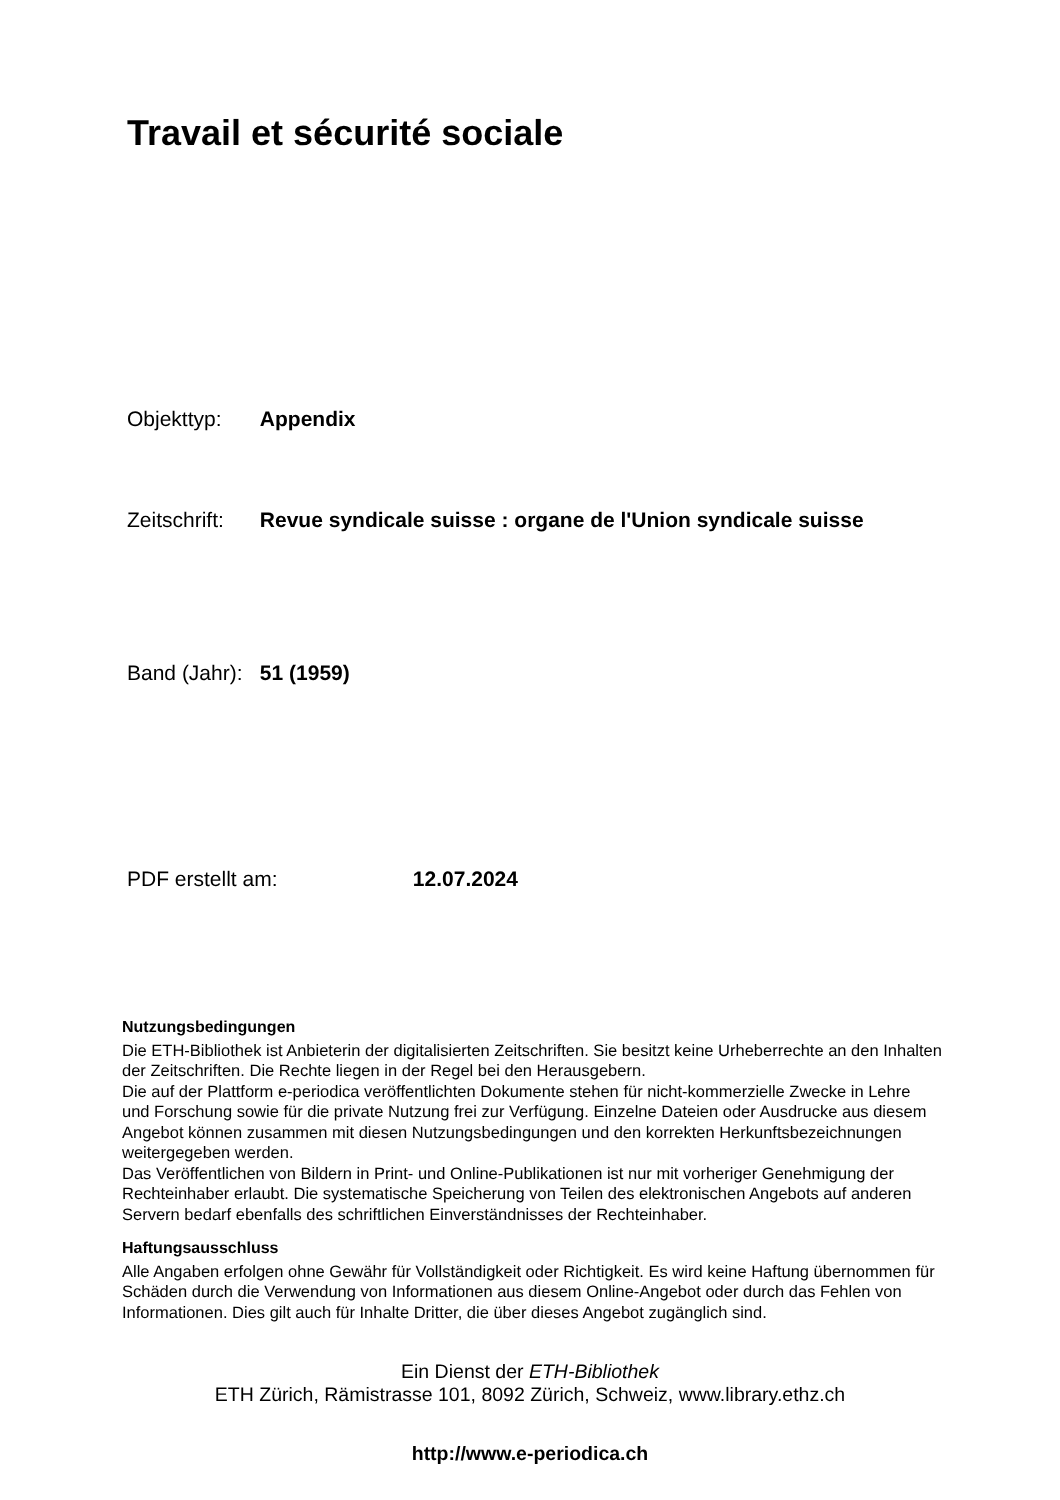Travail et sécurité sociale
Objekttyp: Appendix
Zeitschrift: Revue syndicale suisse : organe de l'Union syndicale suisse
Band (Jahr): 51 (1959)
PDF erstellt am: 12.07.2024
Nutzungsbedingungen
Die ETH-Bibliothek ist Anbieterin der digitalisierten Zeitschriften. Sie besitzt keine Urheberrechte an den Inhalten der Zeitschriften. Die Rechte liegen in der Regel bei den Herausgebern.
Die auf der Plattform e-periodica veröffentlichten Dokumente stehen für nicht-kommerzielle Zwecke in Lehre und Forschung sowie für die private Nutzung frei zur Verfügung. Einzelne Dateien oder Ausdrucke aus diesem Angebot können zusammen mit diesen Nutzungsbedingungen und den korrekten Herkunftsbezeichnungen weitergegeben werden.
Das Veröffentlichen von Bildern in Print- und Online-Publikationen ist nur mit vorheriger Genehmigung der Rechteinhaber erlaubt. Die systematische Speicherung von Teilen des elektronischen Angebots auf anderen Servern bedarf ebenfalls des schriftlichen Einverständnisses der Rechteinhaber.
Haftungsausschluss
Alle Angaben erfolgen ohne Gewähr für Vollständigkeit oder Richtigkeit. Es wird keine Haftung übernommen für Schäden durch die Verwendung von Informationen aus diesem Online-Angebot oder durch das Fehlen von Informationen. Dies gilt auch für Inhalte Dritter, die über dieses Angebot zugänglich sind.
Ein Dienst der ETH-Bibliothek
ETH Zürich, Rämistrasse 101, 8092 Zürich, Schweiz, www.library.ethz.ch
http://www.e-periodica.ch